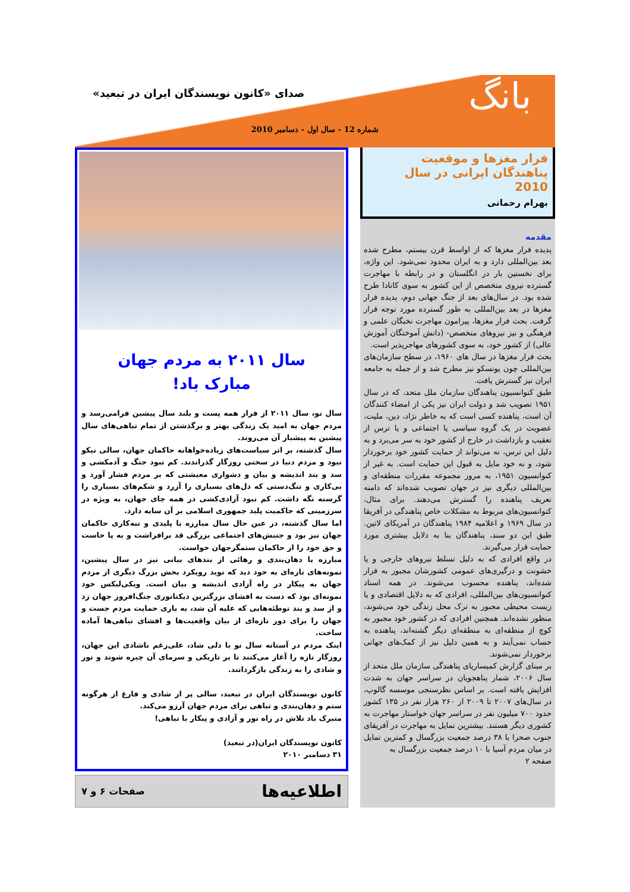بانگ
صدای «کانون نویسندگان ایران در تبعید»
شماره 12 - سال اول - دسامبر 2010
فرار مغزها و موقعیت پناهندگان ایرانی در سال 2010
بهرام رحمانی
مقدمه
پدیده فرار مغزها که از اواسط قرن بیستم، مطرح شده بعد بین‌المللی دارد و به ایران محدود نمی‌شود. این واژه، برای نخستین بار در انگلستان و در رابطه با مهاجرت گسترده نیروی متخصص از این کشور به سوی کانادا طرح شده بود. در سال‌های بعد از جنگ جهانی دوم، پدیده فرار مغزها در بعد بین‌المللی به طور گسترده مورد توجه قرار گرفت. بحث فرار مغزها، پیرامون مهاجرت نخبگان علمی و فرهنگی و نیز نیروهای متخصص- (دانش آموختگان آموزش عالی) از کشور خود، به سوی کشورهای مهاجرپذیر است.
بحث فرار مغزها در سال های ۱۹۶۰، در سطح سازمان‌های بین‌المللی چون یونسکو نیز مطرح شد و از جمله به جامعه ایران نیز گسترش یافت.
طبق کنوانسیون پناهندگان سازمان ملل متحد، که در سال ۱۹۵۱ تصویب شد و دولت ایران نیز یکی از امضاء کنندگان آن است، پناهنده کسی است که به خاطر نژاد، دین، ملیت، عضویت در یک گروه سیاسی یا اجتماعی و یا ترس از تعقیب و بازداشت در خارج از کشور خود به سر می‌برد و به دلیل این ترس، نه می‌تواند از حمایت کشور خود برخوردار شود، و نه خود مایل به قبول این حمایت است. به غیر از کنوانسیون ۱۹۵۱، به مرور مجموعه مقررات منطقه‌ای و بین‌المللی دیگری نیز در جهان تصویب شده‌اند که دامنه تعریف پناهنده را گسترش می‌دهند. برای مثال، کنوانسیون‌های مربوط به مشکلات خاص پناهندگی در آفریقا در سال ۱۹۶۹ و اعلامیه ۱۹۸۴ پناهندگان در آمریکای لاتین. طبق این دو سند، پناهندگان بنا به دلایل بیشتری مورد حمایت قرار می‌گیرند.
در واقع افرادی که به دلیل تسلط نیروهای خارجی و یا خشونت و درگیری‌های عمومی کشورشان مجبور به فرار شده‌اند، پناهنده محسوب می‌شوند. در همه اسناد کنوانسیون‌های بین‌المللی، افرادی که به دلایل اقتصادی و یا زیست محیطی مجبور به ترک محل زندگی خود می‌شوند، منظور نشده‌اند. همچنین افرادی که در کشور خود مجبور به کوچ از منطقه‌ای به منطقه‌ای دیگر گشته‌اند، پناهنده به حساب نمی‌آیند و به همین دلیل نیز از کمک‌های جهانی برخوردار نمی‌شوند.
بر مبنای گزارش کمیساریای پناهندگی سازمان ملل متحد از سال ۲۰۰۶، شمار پناهجویان در سراسر جهان به شدت افزایش یافته است. بر اساس نظرسنجی موسسه گالوپ، در سال‌های ۲۰۰۷ تا ۲۰۰۹ از ۲۶۰ هزار نفر در ۱۳۵ کشور حدود ۷۰۰ میلیون نفر در سراسر جهان خواستار مهاجرت به کشوری دیگر هستند. بیشترین تمایل به مهاجرت در آفریقای جنوب صحرا با ۳۸ درصد جمعیت بزرگسال و کمترین تمایل در میان مردم آسیا با ۱۰ درصد جمعیت بزرگسال به
صفحه ۲
سال ۲۰۱۱ به مردم جهان
مبارک باد!
سال نو، سال ۲۰۱۱ از فراز همه پست و بلند سال پیشین فرامی‌رسد و مردم جهان به امید یک زندگی بهتر و برگذشتن از تمام تباهی‌های سال پیشین به پیشباز آن می‌روند.
سال گذشته، بر اثر سیاست‌های زیاده‌خواهانه حاکمان جهان، سالی نیکو نبود و مردم دنیا در سختی روزگار گذراندند. کم نبود جنگ و آدمکشی و سد و بند اندیشه و بیان و دشواری معیشتی که بر مردم فشار آورد و بی‌کاری و تنگ‌دستی که دل‌های بسیاری را آزرد و شکم‌های بسیاری را گرسنه نگه داشت. کم نبود آزادی‌کشی در همه جای جهان، به ویژه در سرزمینی که حاکمیت پلید جمهوری اسلامی بر آن سایه دارد.
اما سال گذشته، در عین حال سال مبارزه با پلیدی و تبه‌کاری حاکمان جهان نیز بود و جنبش‌های اجتماعی بزرگی قد برافراشت و به پا خاست و حق خود را از حاکمان ستمگرجهان خواست.
مبارزه با دهان‌بندی و رهائی از بندهای بیانی نیز در سال پیشین، نمونه‌های تازه‌ای به خود دید که نوید رویکرد بخش بزرگ دیگری از مردم جهان به پیکار در راه آزادی اندیشه و بیان است. ویکی‌لیکس خود نمونه‌ای بود که دست به افشای بزرگترین دیکتاتوری جنگ‌افروز جهان زد و از سد و بند توطئه‌هایی که علیه آن شد، به یاری حمایت مردم جست و جهان را برای دور تازه‌ای از بیان واقعیت‌ها و افشای تباهی‌ها آماده ساخت.
اینک مردم در آستانه سال نو با دلی شاد، علی‌رغم ناشادی این جهان، روزگار تازه را آغاز می‌کنند تا بر تاریکی و سرمای آن چیره شوند و نور و شادی را به زندگی بازگردانند.
کانون نویسندگان ایران در تبعید، سالی پر از شادی و فارغ از هرگونه ستم و دهان‌بندی و تباهی برای مردم جهان آرزو می‌کند.
متبرک باد تلاش در راه نور و آزادی و پیکار با تباهی!
کانون نویسندگان ایران(در تبعید)
۳۱ دسامبر ۲۰۱۰
اطلاعیه‌ها صفحات ۶ و ۷